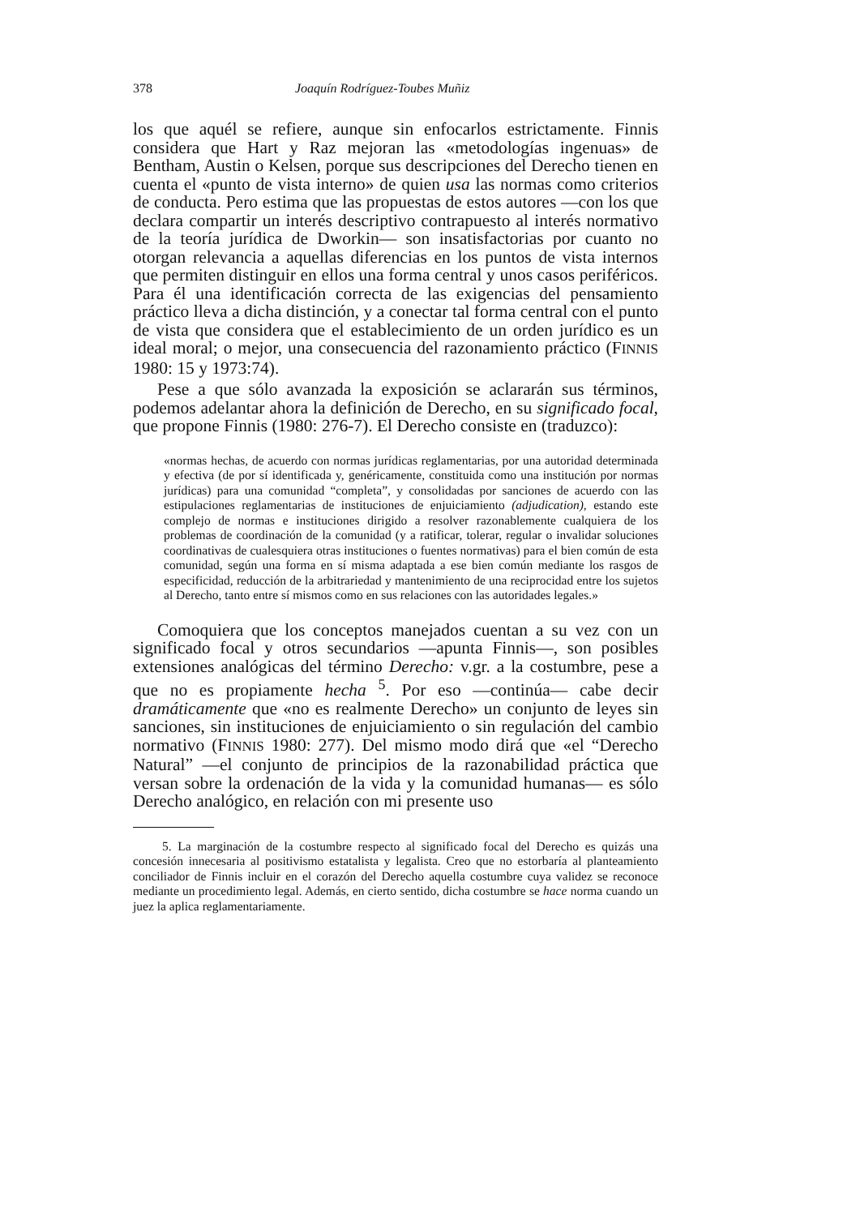378 Joaquín Rodríguez-Toubes Muñiz
los que aquél se refiere, aunque sin enfocarlos estrictamente. Finnis considera que Hart y Raz mejoran las «metodologías ingenuas» de Bentham, Austin o Kelsen, porque sus descripciones del Derecho tienen en cuenta el «punto de vista interno» de quien usa las normas como criterios de conducta. Pero estima que las propuestas de estos autores —con los que declara compartir un interés descriptivo contrapuesto al interés normativo de la teoría jurídica de Dworkin— son insatisfactorias por cuanto no otorgan relevancia a aquellas diferencias en los puntos de vista internos que permiten distinguir en ellos una forma central y unos casos periféricos. Para él una identificación correcta de las exigencias del pensamiento práctico lleva a dicha distinción, y a conectar tal forma central con el punto de vista que considera que el establecimiento de un orden jurídico es un ideal moral; o mejor, una consecuencia del razonamiento práctico (FINNIS 1980: 15 y 1973:74).
Pese a que sólo avanzada la exposición se aclararán sus términos, podemos adelantar ahora la definición de Derecho, en su significado focal, que propone Finnis (1980: 276-7). El Derecho consiste en (traduzco):
«normas hechas, de acuerdo con normas jurídicas reglamentarias, por una autoridad determinada y efectiva (de por sí identificada y, genéricamente, constituida como una institución por normas jurídicas) para una comunidad “completa”, y consolidadas por sanciones de acuerdo con las estipulaciones reglamentarias de instituciones de enjuiciamiento (adjudication), estando este complejo de normas e instituciones dirigido a resolver razonablemente cualquiera de los problemas de coordinación de la comunidad (y a ratificar, tolerar, regular o invalidar soluciones coordinativas de cualesquiera otras instituciones o fuentes normativas) para el bien común de esta comunidad, según una forma en sí misma adaptada a ese bien común mediante los rasgos de especificidad, reducción de la arbitrariedad y mantenimiento de una reciprocidad entre los sujetos al Derecho, tanto entre sí mismos como en sus relaciones con las autoridades legales.»
Comoquiera que los conceptos manejados cuentan a su vez con un significado focal y otros secundarios —apunta Finnis—, son posibles extensiones analógicas del término Derecho: v.gr. a la costumbre, pese a que no es propiamente hecha <sup>5</sup>. Por eso —continúa— cabe decir dramáticamente que «no es realmente Derecho» un conjunto de leyes sin sanciones, sin instituciones de enjuiciamiento o sin regulación del cambio normativo (FINNIS 1980: 277). Del mismo modo dirá que «el “Derecho Natural” —el conjunto de principios de la razonabilidad práctica que versan sobre la ordenación de la vida y la comunidad humanas— es sólo Derecho analógico, en relación con mi presente uso
5. La marginación de la costumbre respecto al significado focal del Derecho es quizás una concesión innecesaria al positivismo estatalista y legalista. Creo que no estorbaría al planteamiento conciliador de Finnis incluir en el corazón del Derecho aquella costumbre cuya validez se reconoce mediante un procedimiento legal. Además, en cierto sentido, dicha costumbre se hace norma cuando un juez la aplica reglamentariamente.